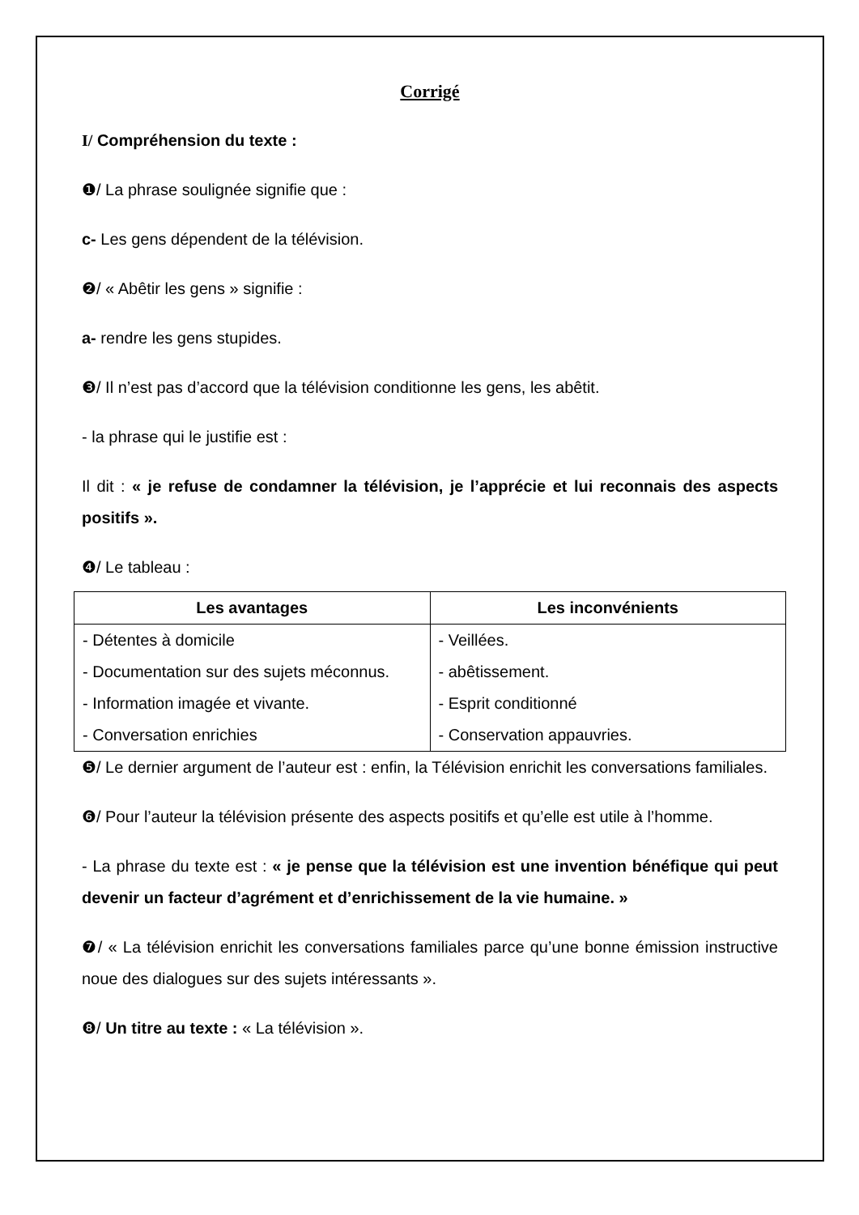Corrigé
I/ Compréhension du texte :
❶/ La phrase soulignée signifie que :
c- Les gens dépendent de la télévision.
❷/ « Abêtir les gens » signifie :
a- rendre les gens stupides.
❸/ Il n’est pas d’accord que la télévision conditionne les gens, les abêtit.
- la phrase qui le justifie est :
Il dit : « je refuse de condamner la télévision, je l’apprécie et lui reconnais des aspects positifs ».
❹/ Le tableau :
| Les avantages | Les inconvénients |
| --- | --- |
| - Détentes à domicile - Documentation sur des sujets méconnus. - Information imagée et vivante. - Conversation enrichies | - Veillées. - abêtissement. - Esprit conditionné - Conservation appauvries. |
❺/ Le dernier argument de l’auteur est : enfin, la Télévision enrichit les conversations familiales.
❻/ Pour l’auteur la télévision présente des aspects positifs et qu’elle est utile à l’homme.
- La phrase du texte est : « je pense que la télévision est une invention bénéfique qui peut devenir un facteur d’agrément et d’enrichissement de la vie humaine. »
❼/ « La télévision enrichit les conversations familiales parce qu’une bonne émission instructive noue des dialogues sur des sujets intéressants ».
❽/ Un titre au texte : « La télévision ».